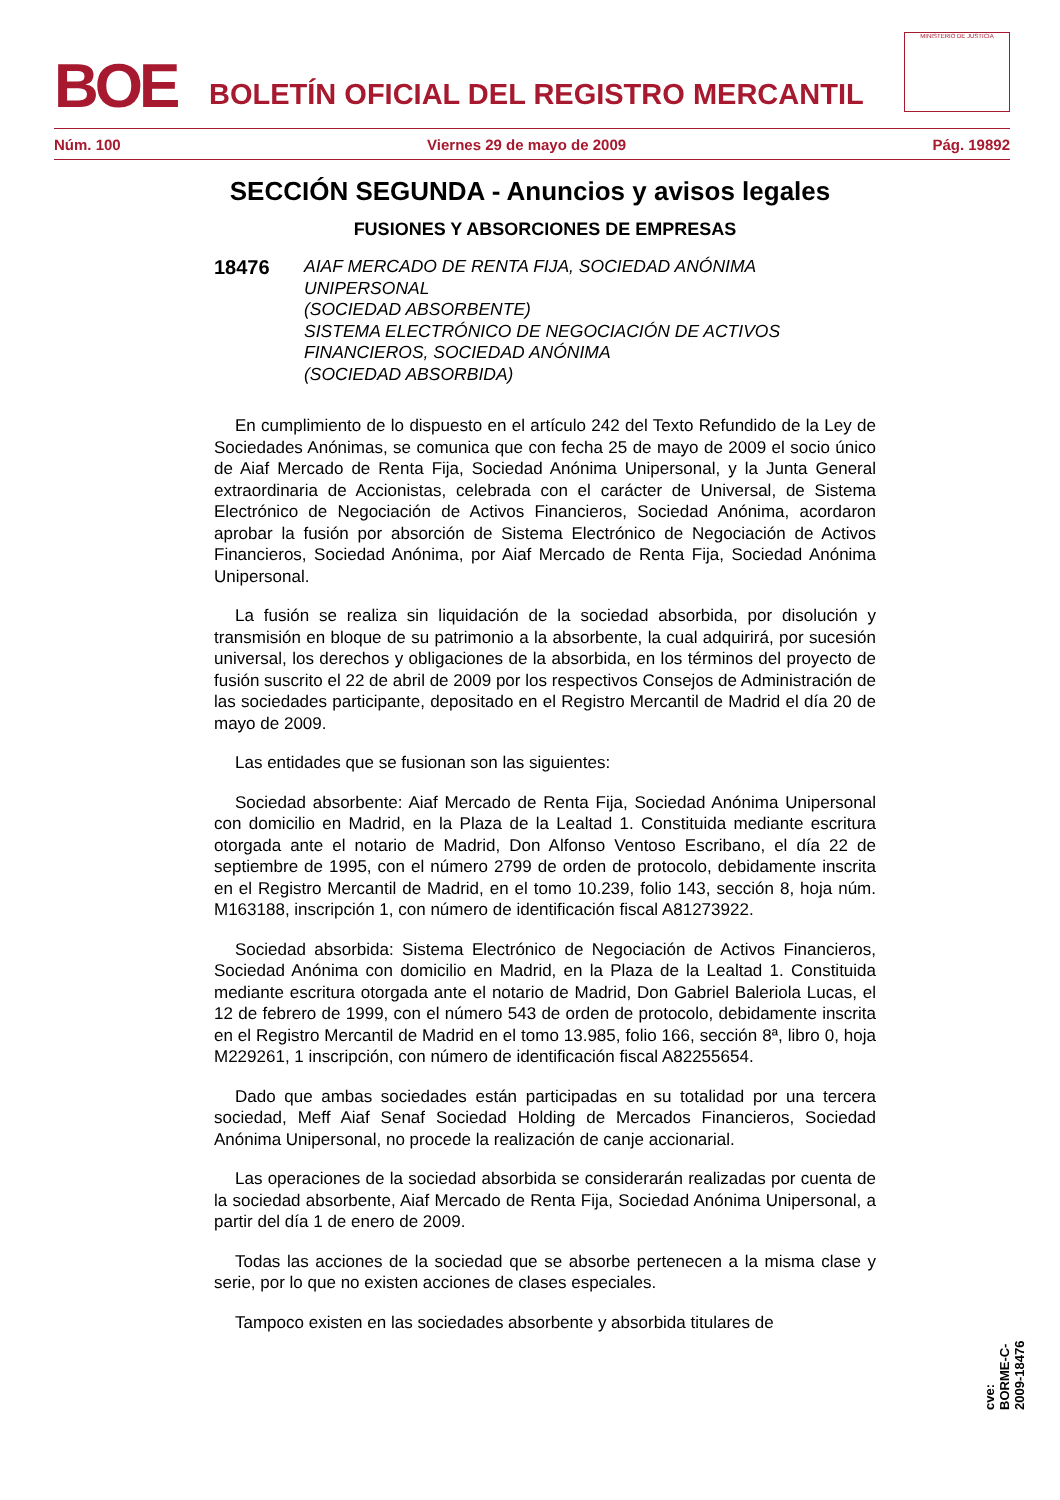BOE
BOLETÍN OFICIAL DEL REGISTRO MERCANTIL
MINISTERIO DE JUSTICIA
Núm. 100 Viernes 29 de mayo de 2009 Pág. 19892
SECCIÓN SEGUNDA - Anuncios y avisos legales
FUSIONES Y ABSORCIONES DE EMPRESAS
18476
AIAF MERCADO DE RENTA FIJA, SOCIEDAD ANÓNIMA
UNIPERSONAL
(SOCIEDAD ABSORBENTE)
SISTEMA ELECTRÓNICO DE NEGOCIACIÓN DE ACTIVOS
FINANCIEROS, SOCIEDAD ANÓNIMA
(SOCIEDAD ABSORBIDA)
En cumplimiento de lo dispuesto en el artículo 242 del Texto Refundido de la Ley de Sociedades Anónimas, se comunica que con fecha 25 de mayo de 2009 el socio único de Aiaf Mercado de Renta Fija, Sociedad Anónima Unipersonal, y la Junta General extraordinaria de Accionistas, celebrada con el carácter de Universal, de Sistema Electrónico de Negociación de Activos Financieros, Sociedad Anónima, acordaron aprobar la fusión por absorción de Sistema Electrónico de Negociación de Activos Financieros, Sociedad Anónima, por Aiaf Mercado de Renta Fija, Sociedad Anónima Unipersonal.
La fusión se realiza sin liquidación de la sociedad absorbida, por disolución y transmisión en bloque de su patrimonio a la absorbente, la cual adquirirá, por sucesión universal, los derechos y obligaciones de la absorbida, en los términos del proyecto de fusión suscrito el 22 de abril de 2009 por los respectivos Consejos de Administración de las sociedades participante, depositado en el Registro Mercantil de Madrid el día 20 de mayo de 2009.
Las entidades que se fusionan son las siguientes:
Sociedad absorbente: Aiaf Mercado de Renta Fija, Sociedad Anónima Unipersonal con domicilio en Madrid, en la Plaza de la Lealtad 1. Constituida mediante escritura otorgada ante el notario de Madrid, Don Alfonso Ventoso Escribano, el día 22 de septiembre de 1995, con el número 2799 de orden de protocolo, debidamente inscrita en el Registro Mercantil de Madrid, en el tomo 10.239, folio 143, sección 8, hoja núm. M163188, inscripción 1, con número de identificación fiscal A81273922.
Sociedad absorbida: Sistema Electrónico de Negociación de Activos Financieros, Sociedad Anónima con domicilio en Madrid, en la Plaza de la Lealtad 1. Constituida mediante escritura otorgada ante el notario de Madrid, Don Gabriel Baleriola Lucas, el 12 de febrero de 1999, con el número 543 de orden de protocolo, debidamente inscrita en el Registro Mercantil de Madrid en el tomo 13.985, folio 166, sección 8ª, libro 0, hoja M229261, 1 inscripción, con número de identificación fiscal A82255654.
Dado que ambas sociedades están participadas en su totalidad por una tercera sociedad, Meff Aiaf Senaf Sociedad Holding de Mercados Financieros, Sociedad Anónima Unipersonal, no procede la realización de canje accionarial.
Las operaciones de la sociedad absorbida se considerarán realizadas por cuenta de la sociedad absorbente, Aiaf Mercado de Renta Fija, Sociedad Anónima Unipersonal, a partir del día 1 de enero de 2009.
Todas las acciones de la sociedad que se absorbe pertenecen a la misma clase y serie, por lo que no existen acciones de clases especiales.
Tampoco existen en las sociedades absorbente y absorbida titulares de
cve: BORME-C-2009-18476